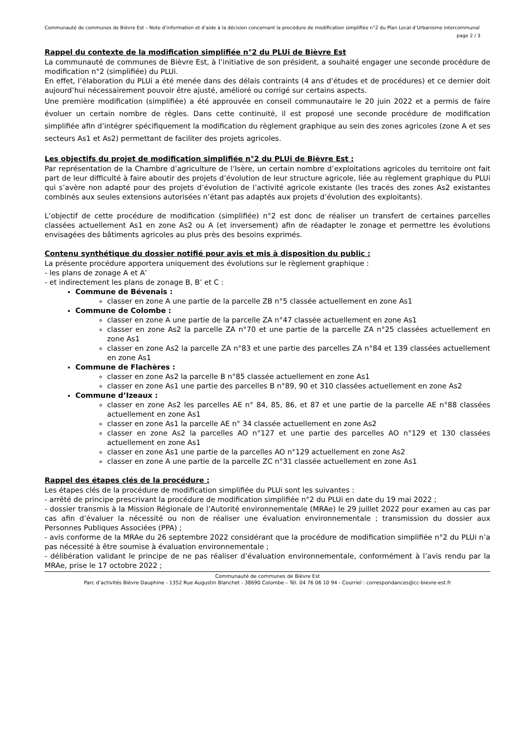Communauté de communes de Bièvre Est – Note d’information et d’aide à la décision concernant la procédure de modification simplifiée n°2 du Plan Local d’Urbanisme intercommunal
page 2 / 3
Rappel du contexte de la modification simplifiée n°2 du PLUi de Bièvre Est
La communauté de communes de Bièvre Est, à l’initiative de son président, a souhaité engager une seconde procédure de modification n°2 (simplifiée) du PLUi.
En effet, l’élaboration du PLUi a été menée dans des délais contraints (4 ans d’études et de procédures) et ce dernier doit aujourd’hui nécessairement pouvoir être ajusté, amélioré ou corrigé sur certains aspects.
Une première modification (simplifiée) a été approuvée en conseil communautaire le 20 juin 2022 et a permis de faire évoluer un certain nombre de règles. Dans cette continuité, il est proposé une seconde procédure de modification simplifiée afin d’intégrer spécifiquement la modification du règlement graphique au sein des zones agricoles (zone A et ses secteurs As1 et As2) permettant de faciliter des projets agricoles.
Les objectifs du projet de modification simplifiée n°2 du PLUi de Bièvre Est :
Par représentation de la Chambre d’agriculture de l’Isère, un certain nombre d’exploitations agricoles du territoire ont fait part de leur difficulté à faire aboutir des projets d’évolution de leur structure agricole, liée au règlement graphique du PLUi qui s’avère non adapté pour des projets d’évolution de l’activité agricole existante (les tracés des zones As2 existantes combinés aux seules extensions autorisées n’étant pas adaptés aux projets d’évolution des exploitants).
L’objectif de cette procédure de modification (simplifiée) n°2 est donc de réaliser un transfert de certaines parcelles classées actuellement As1 en zone As2 ou A (et inversement) afin de réadapter le zonage et permettre les évolutions envisagées des bâtiments agricoles au plus près des besoins exprimés.
Contenu synthétique du dossier notifié pour avis et mis à disposition du public :
La présente procédure apportera uniquement des évolutions sur le règlement graphique :
- les plans de zonage A et A’
- et indirectement les plans de zonage B, B’ et C :
Commune de Bévenais :
classer en zone A une partie de la parcelle ZB n°5 classée actuellement en zone As1
Commune de Colombe :
classer en zone A une partie de la parcelle ZA n°47 classée actuellement en zone As1
classer en zone As2 la parcelle ZA n°70 et une partie de la parcelle ZA n°25 classées actuellement en zone As1
classer en zone As2 la parcelle ZA n°83 et une partie des parcelles ZA n°84 et 139 classées actuellement en zone As1
Commune de Flachères :
classer en zone As2 la parcelle B n°85 classée actuellement en zone As1
classer en zone As1 une partie des parcelles B n°89, 90 et 310 classées actuellement en zone As2
Commune d’Izeaux :
classer en zone As2 les parcelles AE n° 84, 85, 86, et 87 et une partie de la parcelle AE n°88 classées actuellement en zone As1
classer en zone As1 la parcelle AE n° 34 classée actuellement en zone As2
classer en zone As2 la parcelles AO n°127 et une partie des parcelles AO n°129 et 130 classées actuellement en zone As1
classer en zone As1 une partie de la parcelles AO n°129 actuellement en zone As2
classer en zone A une partie de la parcelle ZC n°31 classée actuellement en zone As1
Rappel des étapes clés de la procédure :
Les étapes clés de la procédure de modification simplifiée du PLUi sont les suivantes :
- arrêté de principe prescrivant la procédure de modification simplifiée n°2 du PLUi en date du 19 mai 2022 ;
- dossier transmis à la Mission Régionale de l’Autorité environnementale (MRAe) le 29 juillet 2022 pour examen au cas par cas afin d’évaluer la nécessité ou non de réaliser une évaluation environnementale ; transmission du dossier aux Personnes Publiques Associées (PPA) ;
- avis conforme de la MRAe du 26 septembre 2022 considérant que la procédure de modification simplifiée n°2 du PLUi n’a pas nécessité à être soumise à évaluation environnementale ;
- délibération validant le principe de ne pas réaliser d’évaluation environnementale, conformément à l’avis rendu par la MRAe, prise le 17 octobre 2022 ;
Communauté de communes de Bièvre Est
Parc d’activités Bièvre Dauphine - 1352 Rue Augustin Blanchet - 38690 Colombe – Tél. 04 76 06 10 94 - Courriel : correspondances@cc-bievre-est.fr